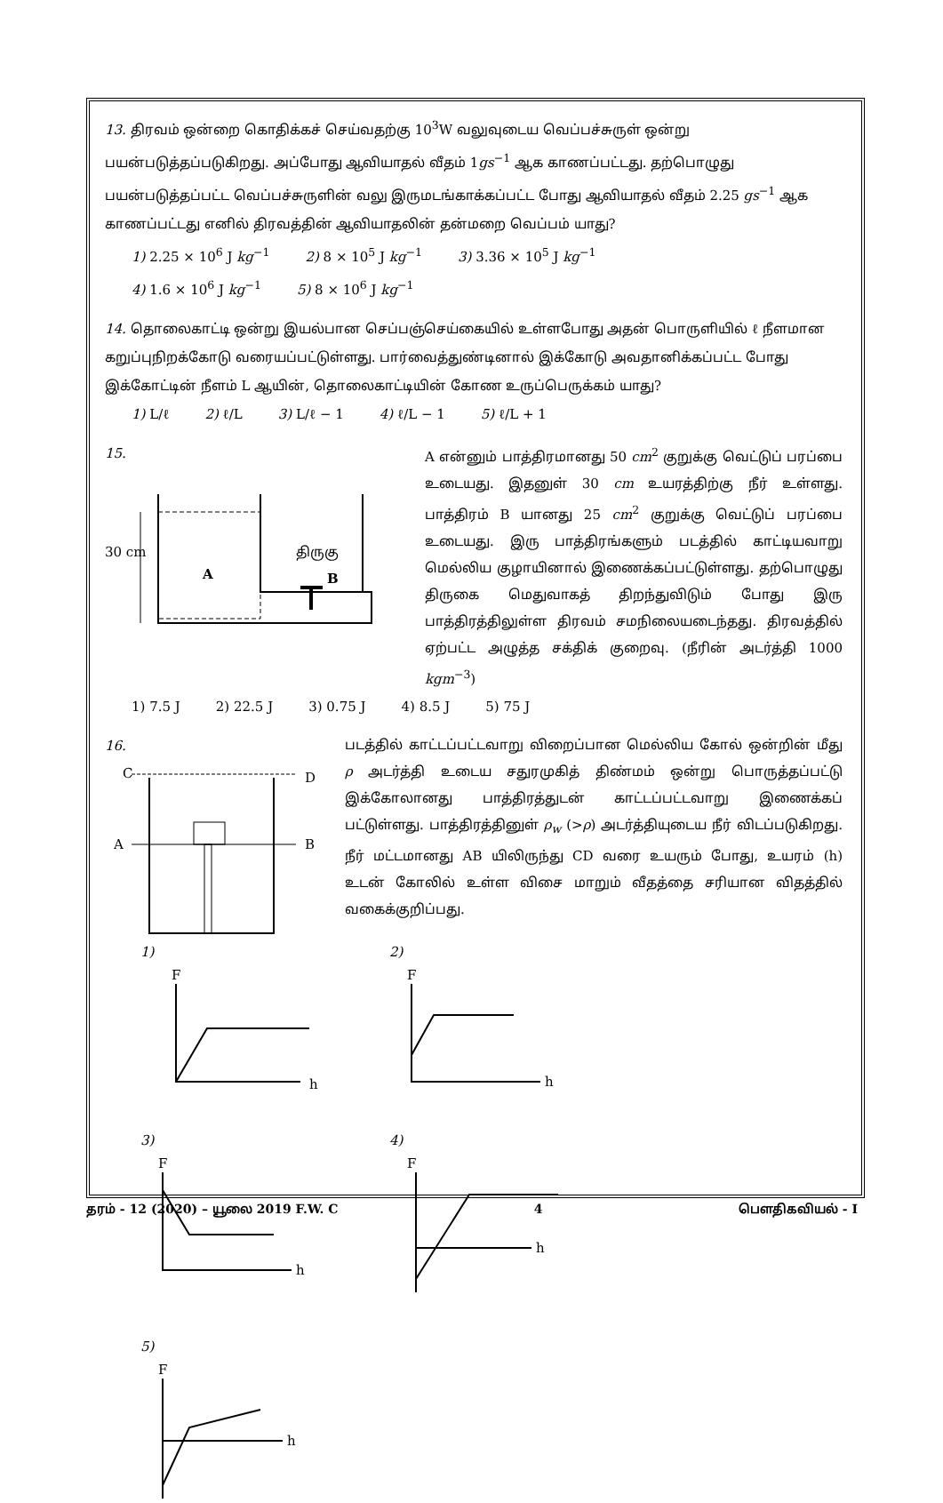13. திரவம் ஒன்றை கொதிக்கச் செய்வதற்கு 10<sup>3</sup>W வலுவுடைய வெப்பச்சுருள் ஒன்று பயன்படுத்தப்படுகிறது. அப்போது ஆவியாதல் வீதம் 1gs<sup>−1</sup> ஆக காணப்பட்டது. தற்பொழுது பயன்படுத்தப்பட்ட வெப்பச்சுருளின் வலு இருமடங்காக்கப்பட்ட போது ஆவியாதல் வீதம் 2.25 gs<sup>−1</sup> ஆக காணப்பட்டது எனில் திரவத்தின் ஆவியாதலின் தன்மறை வெப்பம் யாது?
1) 2.25 × 10<sup>6</sup> J kg<sup>−1</sup> 2) 8 × 10<sup>5</sup> J kg<sup>−1</sup> 3) 3.36 × 10<sup>5</sup> J kg<sup>−1</sup>
4) 1.6 × 10<sup>6</sup> J kg<sup>−1</sup> 5) 8 × 10<sup>6</sup> J kg<sup>−1</sup>
14. தொலைகாட்டி ஒன்று இயல்பான செப்பஞ்செய்கையில் உள்ளபோது அதன் பொருளியில் ℓ நீளமான கறுப்புநிறக்கோடு வரையப்பட்டுள்ளது. பார்வைத்துண்டினால் இக்கோடு அவதானிக்கப்பட்ட போது இக்கோட்டின் நீளம் L ஆயின், தொலைகாட்டியின் கோண உருப்பெருக்கம் யாது?
1) L/ℓ 2) ℓ/L 3) L/ℓ − 1 4) ℓ/L − 1 5) ℓ/L + 1
15.
30 cm
A
திருகு
B
A என்னும் பாத்திரமானது 50 cm<sup>2</sup> குறுக்கு வெட்டுப் பரப்பை உடையது. இதனுள் 30 cm உயரத்திற்கு நீர் உள்ளது. பாத்திரம் B யானது 25 cm<sup>2</sup> குறுக்கு வெட்டுப் பரப்பை உடையது. இரு பாத்திரங்களும் படத்தில் காட்டியவாறு மெல்லிய குழாயினால் இணைக்கப்பட்டுள்ளது. தற்பொழுது திருகை மெதுவாகத் திறந்துவிடும் போது இரு பாத்திரத்திலுள்ள திரவம் சமநிலையடைந்தது. திரவத்தில் ஏற்பட்ட அழுத்த சக்திக் குறைவு. (நீரின் அடர்த்தி 1000 kgm<sup>−3</sup>)
1) 7.5 J 2) 22.5 J 3) 0.75 J 4) 8.5 J 5) 75 J
16.
C
D
A
B
படத்தில் காட்டப்பட்டவாறு விறைப்பான மெல்லிய கோல் ஒன்றின் மீது ρ அடர்த்தி உடைய சதுரமுகித் திண்மம் ஒன்று பொருத்தப்பட்டு இக்கோலானது பாத்திரத்துடன் காட்டப்பட்டவாறு இணைக்கப் பட்டுள்ளது. பாத்திரத்தினுள் ρ<sub>w</sub> (>ρ) அடர்த்தியுடைய நீர் விடப்படுகிறது. நீர் மட்டமானது AB யிலிருந்து CD வரை உயரும் போது, உயரம் (h) உடன் கோலில் உள்ள விசை மாறும் வீதத்தை சரியான விதத்தில் வகைக்குறிப்பது.
1)
F
h
2)
F
h
3)
F
h
4)
F
h
5)
F
h
தரம் - 12 (2020) – யூலை 2019 F.W. C 4 பௌதிகவியல் - I